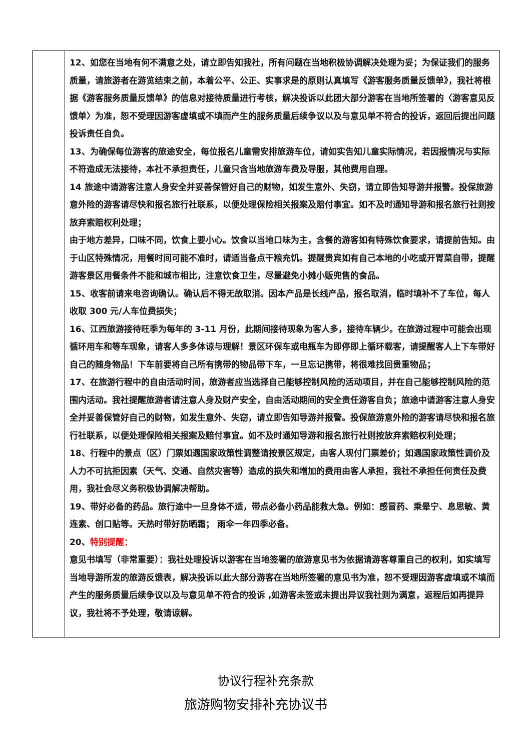| | 12、如您在当地有何不满意之处，请立即告知我社，所有问题在当地积极协调解决处理为妥；为保证我们的服务质量，请旅游者在游览结束之前，本着公平、公正、实事求是的原则认真填写《游客服务质量反馈单》，我社将根据《游客服务质量反馈单》的信息对接待质量进行考核，解决投诉以此团大部分游客在当地所签署的〈游客意见反馈单〉为准，恕不受理因游客虚填或不填而产生的服务质量后续争议以及与意见单不符合的投诉，返回后提出问题投诉责任自负。 13、为确保每位游客的旅途安全，每位报名儿童需安排旅游车位，请如实告知儿童实际情况，若因报情况与实际不符造成无法接待，本社不承担责任，儿童只含当地旅游车费及导服，其他费用自理。 14 旅途中请游客注意人身安全并妥善保管好自己的财物，如发生意外、失窃，请立即告知导游并报警。投保旅游意外险的游客请尽快和报名旅行社联系，以便处理保险相关报案及赔付事宜。如不及时通知导游和报名旅行社则按放弃索赔权利处理； 由于地方差异，口味不同，饮食上要小心。饮食以当地口味为主，含餐的游客如有特殊饮食要求，请提前告知。由于山区特殊情况，用餐时间可能不准时，请适当备点干粮充饥。提醒贵宾如有自己本地的小吃或开胃菜自带，提醒游客景区用餐条件不能和城市相比，注意饮食卫生，尽量避免小摊小贩兜售的食品。 15、收客前请来电咨询确认。确认后不得无故取消。因本产品是长线产品，报名取消，临时填补不了车位，每人收取 300 元/人车位费损失； 16、江西旅游接待旺季为每年的 3-11 月份，此期间接待现象为客人多，接待车辆少。在旅游过程中可能会出现循环用车和等车现象，请客人多多体谅与理解！景区环保车或电瓶车为即停即上循环载客，请提醒客人上下车带好自己的随身物品！下车前要将自己所有携带的物品带下车，一旦忘记携带，将很难找回贵重物品； 17、在旅游行程中的自由活动时间，旅游者应当选择自己能够控制风险的活动项目，并在自己能够控制风险的范围内活动。我社提醒旅游者请注意人身及财产安全，自由活动期间的安全责任游客自负；旅途中请游客注意人身安全并妥善保管好自己的财物，如发生意外、失窃，请立即告知导游并报警。投保旅游意外险的游客请尽快和报名旅行社联系，以便处理保险相关报案及赔付事宜。如不及时通知导游和报名旅行社则按放弃索赔权利处理； 18、行程中的景点（区）门票如遇国家政策性调整请按景区规定，由客人现付门票差价；如遇国家政策性调价及人力不可抗拒因素（天气、交通、自然灾害等）造成的损失和增加的费用由客人承担，我社不承担任何责任及费用，我社会尽义务积极协调解决帮助。 19、带好必备的药品。旅行途中一旦身体不适，带点必备小药品能救大急。例如：感冒药、乘晕宁、息思敏、黄连素、创口贴等。天热时带好防晒霜； 雨伞一年四季必备。 20、 特别提醒： 意见书填写（非常重要）：我社处理投诉以游客在当地签署的旅游意见书为依据请游客尊重自己的权利，如实填写当地导游所发的旅游反馈表，解决投诉以此大部分游客在当地所签署的意见书为准，恕不受理因游客虚填或不填而产生的服务质量后续争议以及与意见单不符合的投诉 ,如游客未签或未提出异议我社则为满意，返程后如再提异议，我社将不予处理，敬请谅解。 |
协议行程补充条款
旅游购物安排补充协议书